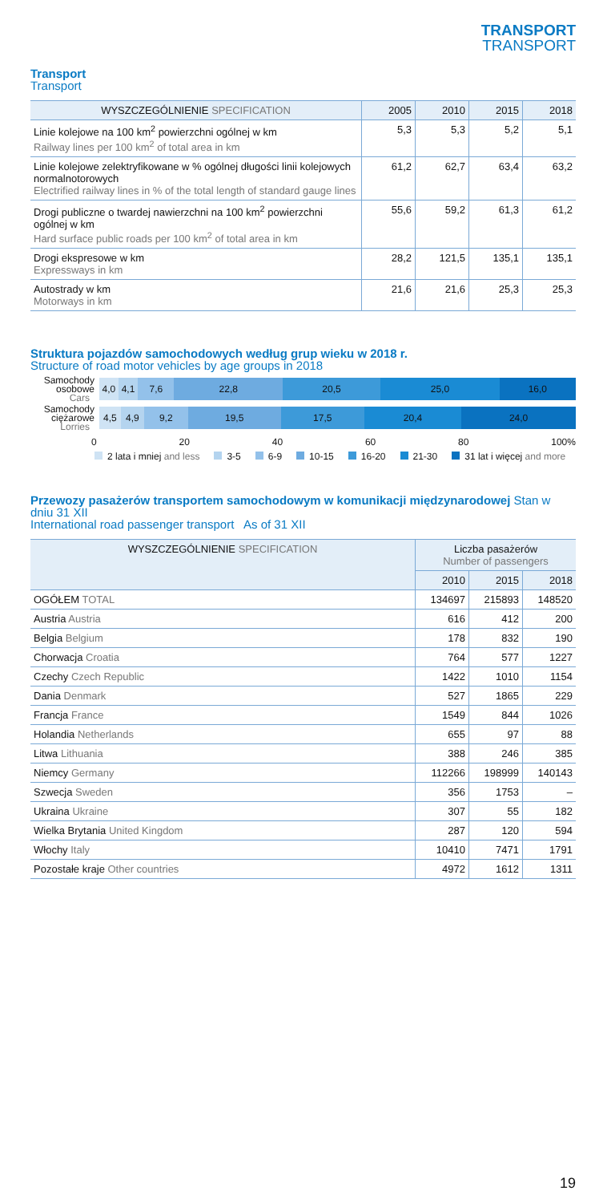TRANSPORT
TRANSPORT
Transport
Transport
| WYSZCZEGÓLNIENIE SPECIFICATION | 2005 | 2010 | 2015 | 2018 |
| --- | --- | --- | --- | --- |
| Linie kolejowe na 100 km<sup>2</sup> powierzchni ogólnej w km Railway lines per 100 km<sup>2</sup> of total area in km | 5,3 | 5,3 | 5,2 | 5,1 |
| Linie kolejowe zelektryfikowane w % ogólnej długości linii kolejowych normalnotorowych Electrified railway lines in % of the total length of standard gauge lines | 61,2 | 62,7 | 63,4 | 63,2 |
| Drogi publiczne o twardej nawierzchni na 100 km<sup>2</sup> powierzchni ogólnej w km Hard surface public roads per 100 km<sup>2</sup> of total area in km | 55,6 | 59,2 | 61,3 | 61,2 |
| Drogi ekspresowe w km Expressways in km | 28,2 | 121,5 | 135,1 | 135,1 |
| Autostrady w km Motorways in km | 21,6 | 21,6 | 25,3 | 25,3 |
Struktura pojazdów samochodowych według grup wieku w 2018 r.
Structure of road motor vehicles by age groups in 2018
Samochody osobowe Cars
4,0 4,1 7,6 22,8 20,5 25,0 16,0
Samochody ciężarowe Lorries
4,5 4,9 9,2 19,5 17,5 20,4 24,0
0 20 40 60 80 100%
2 lata i mniej and less 3-5 6-9 10-15 16-20 21-30 31 lat i więcej and more
Przewozy pasażerów transportem samochodowym w komunikacji międzynarodowej Stan w dniu 31 XII
International road passenger transport As of 31 XII
| WYSZCZEGÓLNIENIE SPECIFICATION | Liczba pasażerów Number of passengers | | |
| --- | --- | --- | --- |
| | 2010 | 2015 | 2018 |
| OGÓŁEM TOTAL | 134697 | 215893 | 148520 |
| Austria Austria | 616 | 412 | 200 |
| Belgia Belgium | 178 | 832 | 190 |
| Chorwacja Croatia | 764 | 577 | 1227 |
| Czechy Czech Republic | 1422 | 1010 | 1154 |
| Dania Denmark | 527 | 1865 | 229 |
| Francja France | 1549 | 844 | 1026 |
| Holandia Netherlands | 655 | 97 | 88 |
| Litwa Lithuania | 388 | 246 | 385 |
| Niemcy Germany | 112266 | 198999 | 140143 |
| Szwecja Sweden | 356 | 1753 | – |
| Ukraina Ukraine | 307 | 55 | 182 |
| Wielka Brytania United Kingdom | 287 | 120 | 594 |
| Włochy Italy | 10410 | 7471 | 1791 |
| Pozostałe kraje Other countries | 4972 | 1612 | 1311 |
19